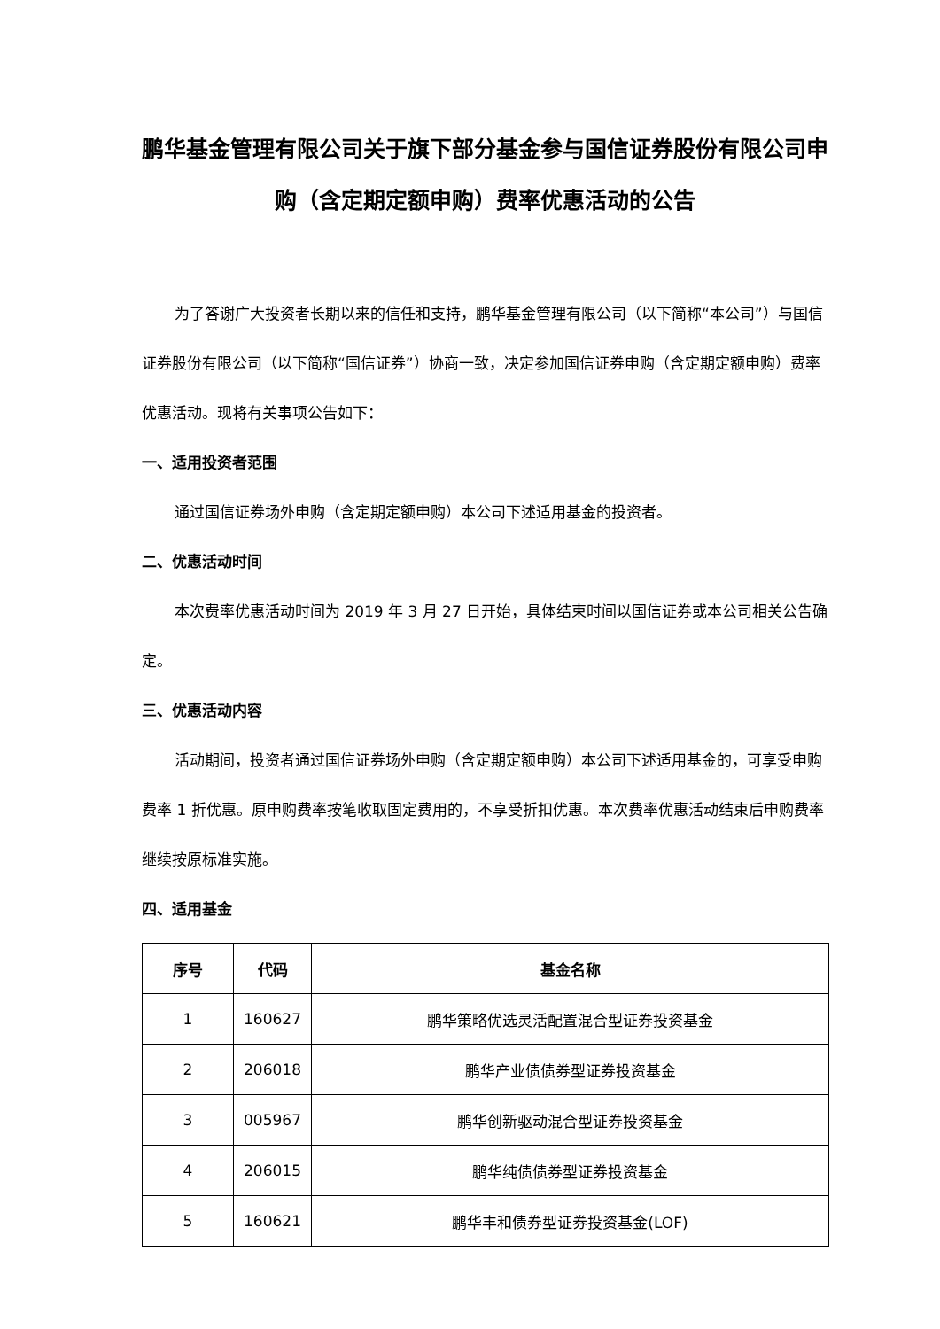鹏华基金管理有限公司关于旗下部分基金参与国信证券股份有限公司申购（含定期定额申购）费率优惠活动的公告
为了答谢广大投资者长期以来的信任和支持，鹏华基金管理有限公司（以下简称“本公司”）与国信证券股份有限公司（以下简称“国信证券”）协商一致，决定参加国信证券申购（含定期定额申购）费率优惠活动。现将有关事项公告如下：
一、适用投资者范围
通过国信证券场外申购（含定期定额申购）本公司下述适用基金的投资者。
二、优惠活动时间
本次费率优惠活动时间为 2019 年 3 月 27 日开始，具体结束时间以国信证券或本公司相关公告确定。
三、优惠活动内容
活动期间，投资者通过国信证券场外申购（含定期定额申购）本公司下述适用基金的，可享受申购费率 1 折优惠。原申购费率按笔收取固定费用的，不享受折扣优惠。本次费率优惠活动结束后申购费率继续按原标准实施。
四、适用基金
| 序号 | 代码 | 基金名称 |
| --- | --- | --- |
| 1 | 160627 | 鹏华策略优选灵活配置混合型证券投资基金 |
| 2 | 206018 | 鹏华产业债债券型证券投资基金 |
| 3 | 005967 | 鹏华创新驱动混合型证券投资基金 |
| 4 | 206015 | 鹏华纯债债券型证券投资基金 |
| 5 | 160621 | 鹏华丰和债券型证券投资基金(LOF) |